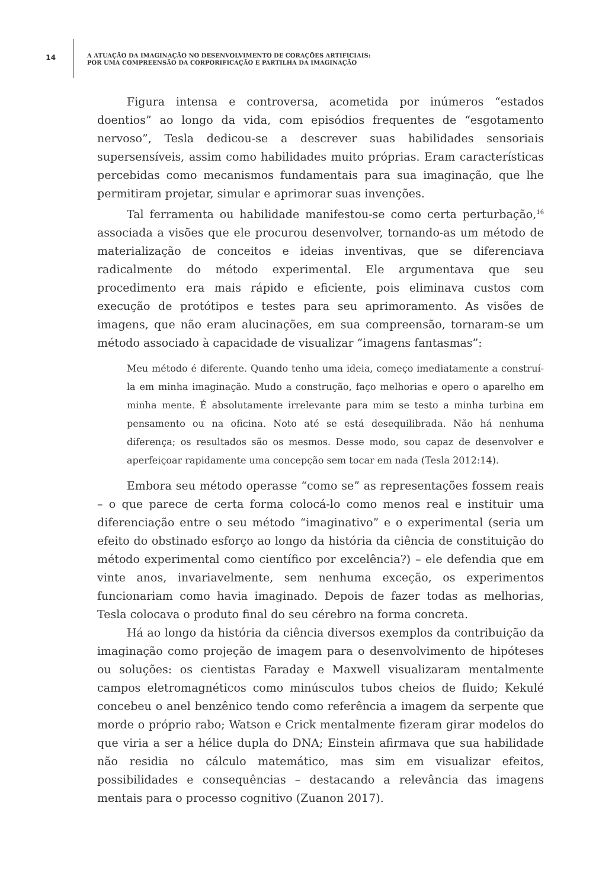14
A ATUAÇÃO DA IMAGINAÇÃO NO DESENVOLVIMENTO DE CORAÇÕES ARTIFICIAIS:
POR UMA COMPREENSÃO DA CORPORIFICAÇÃO E PARTILHA DA IMAGINAÇÃO
Figura intensa e controversa, acometida por inúmeros “estados doentios” ao longo da vida, com episódios frequentes de “esgotamento nervoso”, Tesla dedicou-se a descrever suas habilidades sensoriais supersensíveis, assim como habilidades muito próprias. Eram características percebidas como mecanismos fundamentais para sua imaginação, que lhe permitiram projetar, simular e aprimorar suas invenções.
Tal ferramenta ou habilidade manifestou-se como certa perturbação,<sup>16</sup> associada a visões que ele procurou desenvolver, tornando-as um método de materialização de conceitos e ideias inventivas, que se diferenciava radicalmente do método experimental. Ele argumentava que seu procedimento era mais rápido e eficiente, pois eliminava custos com execução de protótipos e testes para seu aprimoramento. As visões de imagens, que não eram alucinações, em sua compreensão, tornaram-se um método associado à capacidade de visualizar “imagens fantasmas”:
Meu método é diferente. Quando tenho uma ideia, começo imediatamente a construí-la em minha imaginação. Mudo a construção, faço melhorias e opero o aparelho em minha mente. É absolutamente irrelevante para mim se testo a minha turbina em pensamento ou na oficina. Noto até se está desequilibrada. Não há nenhuma diferença; os resultados são os mesmos. Desse modo, sou capaz de desenvolver e aperfeiçoar rapidamente uma concepção sem tocar em nada (Tesla 2012:14).
Embora seu método operasse “como se” as representações fossem reais – o que parece de certa forma colocá-lo como menos real e instituir uma diferenciação entre o seu método “imaginativo” e o experimental (seria um efeito do obstinado esforço ao longo da história da ciência de constituição do método experimental como científico por excelência?) – ele defendia que em vinte anos, invariavelmente, sem nenhuma exceção, os experimentos funcionariam como havia imaginado. Depois de fazer todas as melhorias, Tesla colocava o produto final do seu cérebro na forma concreta.
Há ao longo da história da ciência diversos exemplos da contribuição da imaginação como projeção de imagem para o desenvolvimento de hipóteses ou soluções: os cientistas Faraday e Maxwell visualizaram mentalmente campos eletromagnéticos como minúsculos tubos cheios de fluido; Kekulé concebeu o anel benzênico tendo como referência a imagem da serpente que morde o próprio rabo; Watson e Crick mentalmente fizeram girar modelos do que viria a ser a hélice dupla do DNA; Einstein afirmava que sua habilidade não residia no cálculo matemático, mas sim em visualizar efeitos, possibilidades e consequências – destacando a relevância das imagens mentais para o processo cognitivo (Zuanon 2017).